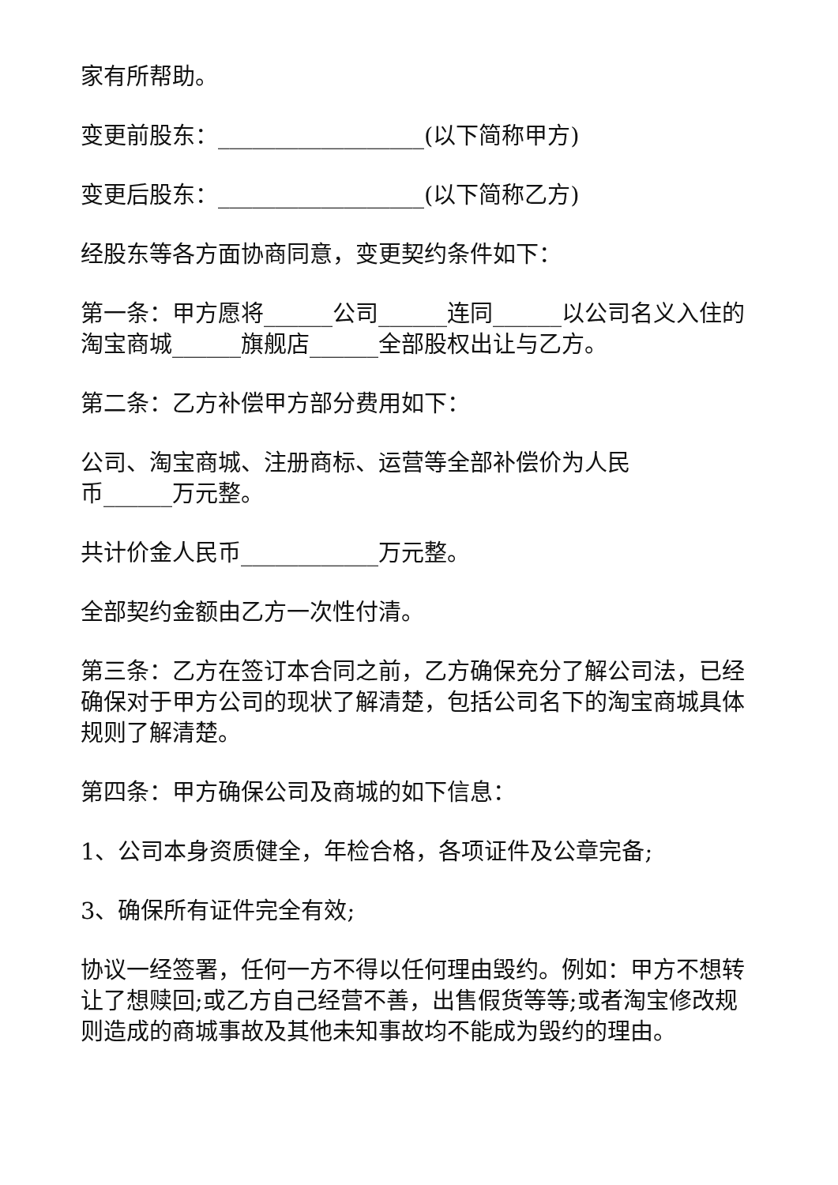家有所帮助。
变更前股东：__________________(以下简称甲方)
变更后股东：__________________(以下简称乙方)
经股东等各方面协商同意，变更契约条件如下：
第一条：甲方愿将______公司______连同______以公司名义入住的淘宝商城______旗舰店______全部股权出让与乙方。
第二条：乙方补偿甲方部分费用如下：
公司、淘宝商城、注册商标、运营等全部补偿价为人民
币______万元整。
共计价金人民币____________万元整。
全部契约金额由乙方一次性付清。
第三条：乙方在签订本合同之前，乙方确保充分了解公司法，已经确保对于甲方公司的现状了解清楚，包括公司名下的淘宝商城具体规则了解清楚。
第四条：甲方确保公司及商城的如下信息：
1、公司本身资质健全，年检合格，各项证件及公章完备;
3、确保所有证件完全有效;
协议一经签署，任何一方不得以任何理由毁约。例如：甲方不想转让了想赎回;或乙方自己经营不善，出售假货等等;或者淘宝修改规则造成的商城事故及其他未知事故均不能成为毁约的理由。